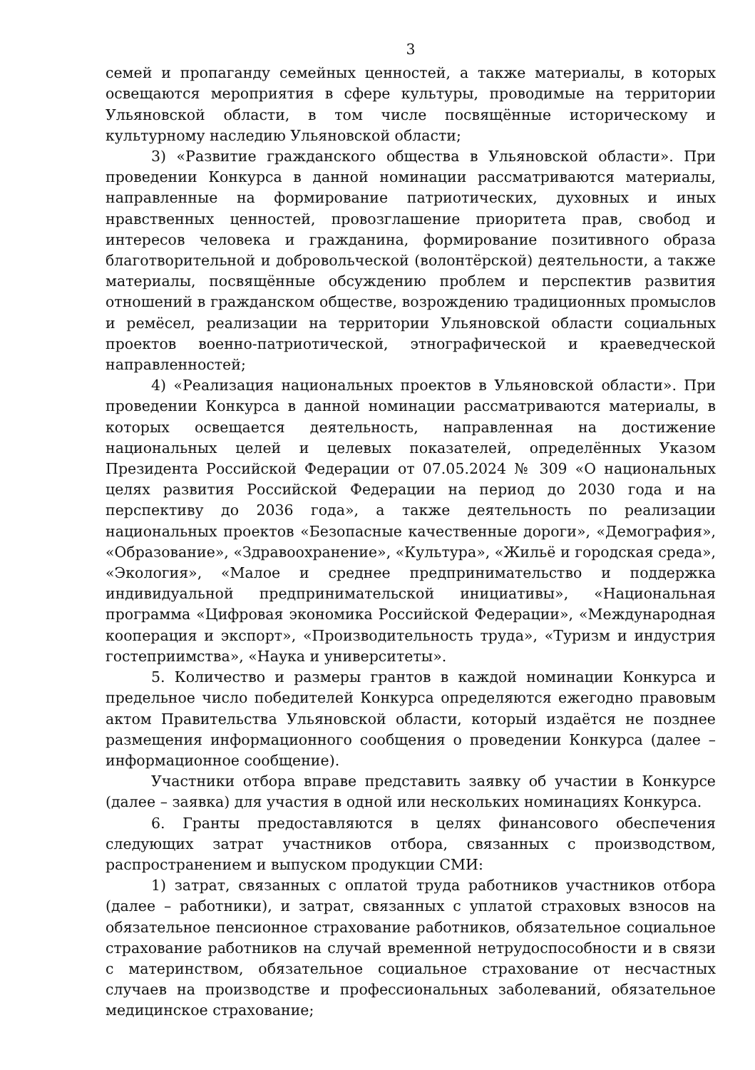3
семей и пропаганду семейных ценностей, а также материалы, в которых освещаются мероприятия в сфере культуры, проводимые на территории Ульяновской области, в том числе посвящённые историческому и культурному наследию Ульяновской области;
3) «Развитие гражданского общества в Ульяновской области». При проведении Конкурса в данной номинации рассматриваются материалы, направленные на формирование патриотических, духовных и иных нравственных ценностей, провозглашение приоритета прав, свобод и интересов человека и гражданина, формирование позитивного образа благотворительной и добровольческой (волонтёрской) деятельности, а также материалы, посвящённые обсуждению проблем и перспектив развития отношений в гражданском обществе, возрождению традиционных промыслов и ремёсел, реализации на территории Ульяновской области социальных проектов военно-патриотической, этнографической и краеведческой направленностей;
4) «Реализация национальных проектов в Ульяновской области». При проведении Конкурса в данной номинации рассматриваются материалы, в которых освещается деятельность, направленная на достижение национальных целей и целевых показателей, определённых Указом Президента Российской Федерации от 07.05.2024 № 309 «О национальных целях развития Российской Федерации на период до 2030 года и на перспективу до 2036 года», а также деятельность по реализации национальных проектов «Безопасные качественные дороги», «Демография», «Образование», «Здравоохранение», «Культура», «Жильё и городская среда», «Экология», «Малое и среднее предпринимательство и поддержка индивидуальной предпринимательской инициативы», «Национальная программа «Цифровая экономика Российской Федерации», «Международная кооперация и экспорт», «Производительность труда», «Туризм и индустрия гостеприимства», «Наука и университеты».
5. Количество и размеры грантов в каждой номинации Конкурса и предельное число победителей Конкурса определяются ежегодно правовым актом Правительства Ульяновской области, который издаётся не позднее размещения информационного сообщения о проведении Конкурса (далее – информационное сообщение).
Участники отбора вправе представить заявку об участии в Конкурсе (далее – заявка) для участия в одной или нескольких номинациях Конкурса.
6. Гранты предоставляются в целях финансового обеспечения следующих затрат участников отбора, связанных с производством, распространением и выпуском продукции СМИ:
1) затрат, связанных с оплатой труда работников участников отбора (далее – работники), и затрат, связанных с уплатой страховых взносов на обязательное пенсионное страхование работников, обязательное социальное страхование работников на случай временной нетрудоспособности и в связи с материнством, обязательное социальное страхование от несчастных случаев на производстве и профессиональных заболеваний, обязательное медицинское страхование;